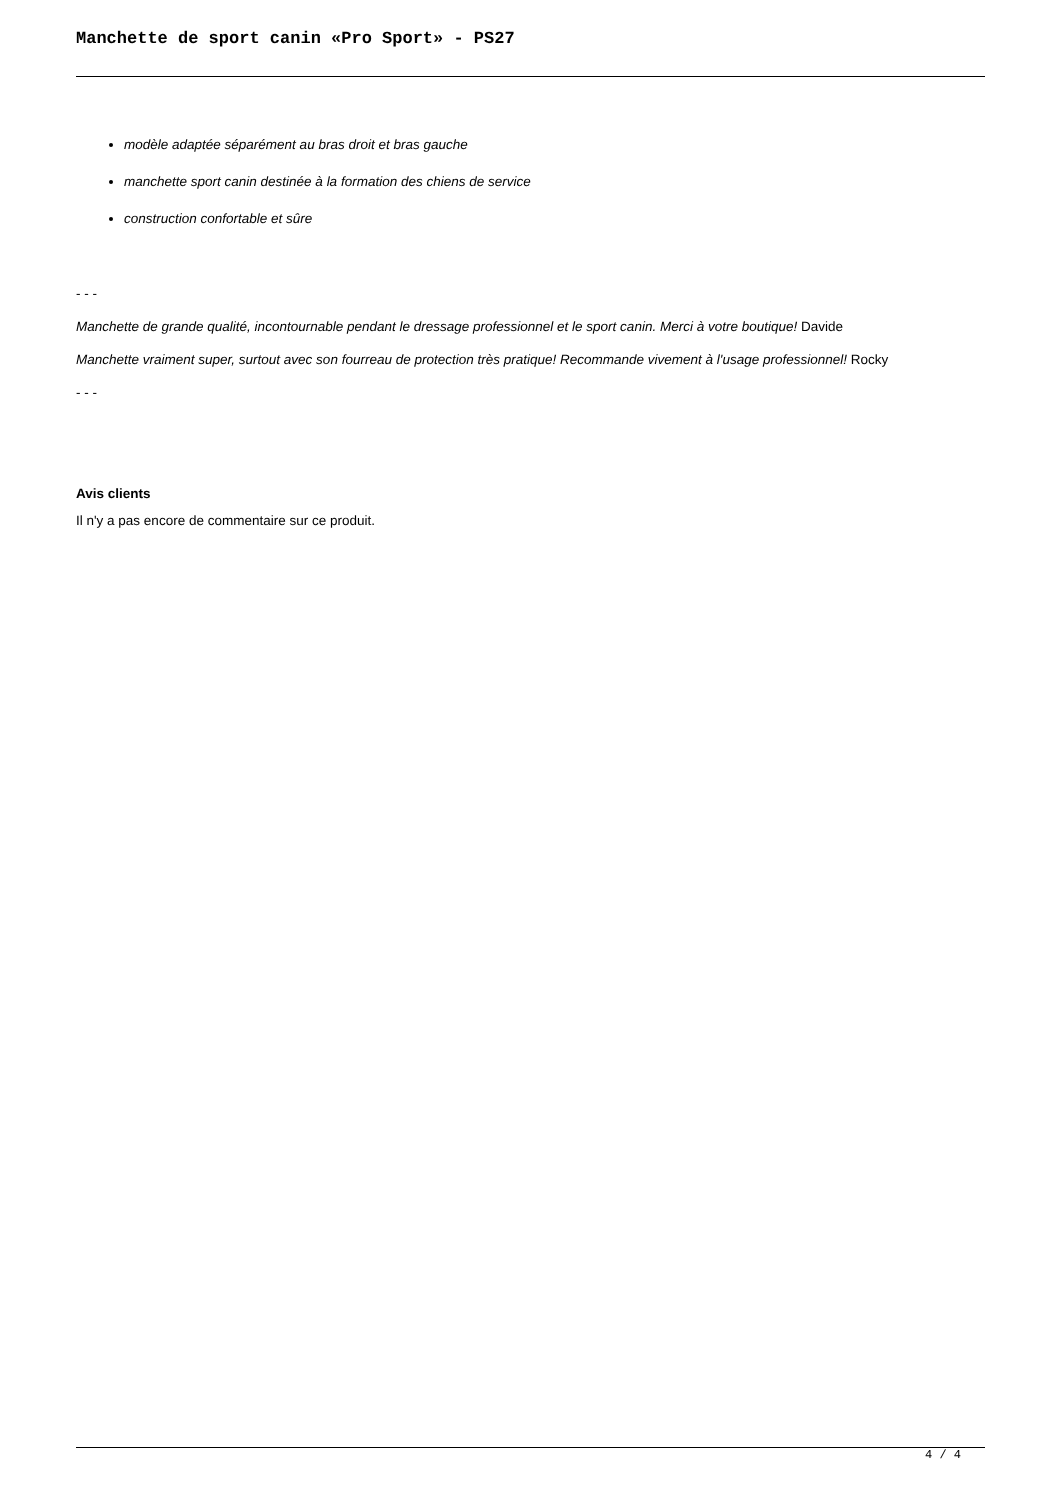Manchette de sport canin «Pro Sport» - PS27
modèle adaptée séparément au bras droit et bras gauche
manchette sport canin destinée à la formation des chiens de service
construction confortable et sûre
- - -
Manchette de grande qualité, incontournable pendant le dressage professionnel et le sport canin. Merci à votre boutique! Davide
Manchette vraiment super, surtout avec son fourreau de protection très pratique! Recommande vivement à l'usage professionnel! Rocky
- - -
Avis clients
Il n'y a pas encore de commentaire sur ce produit.
4 / 4